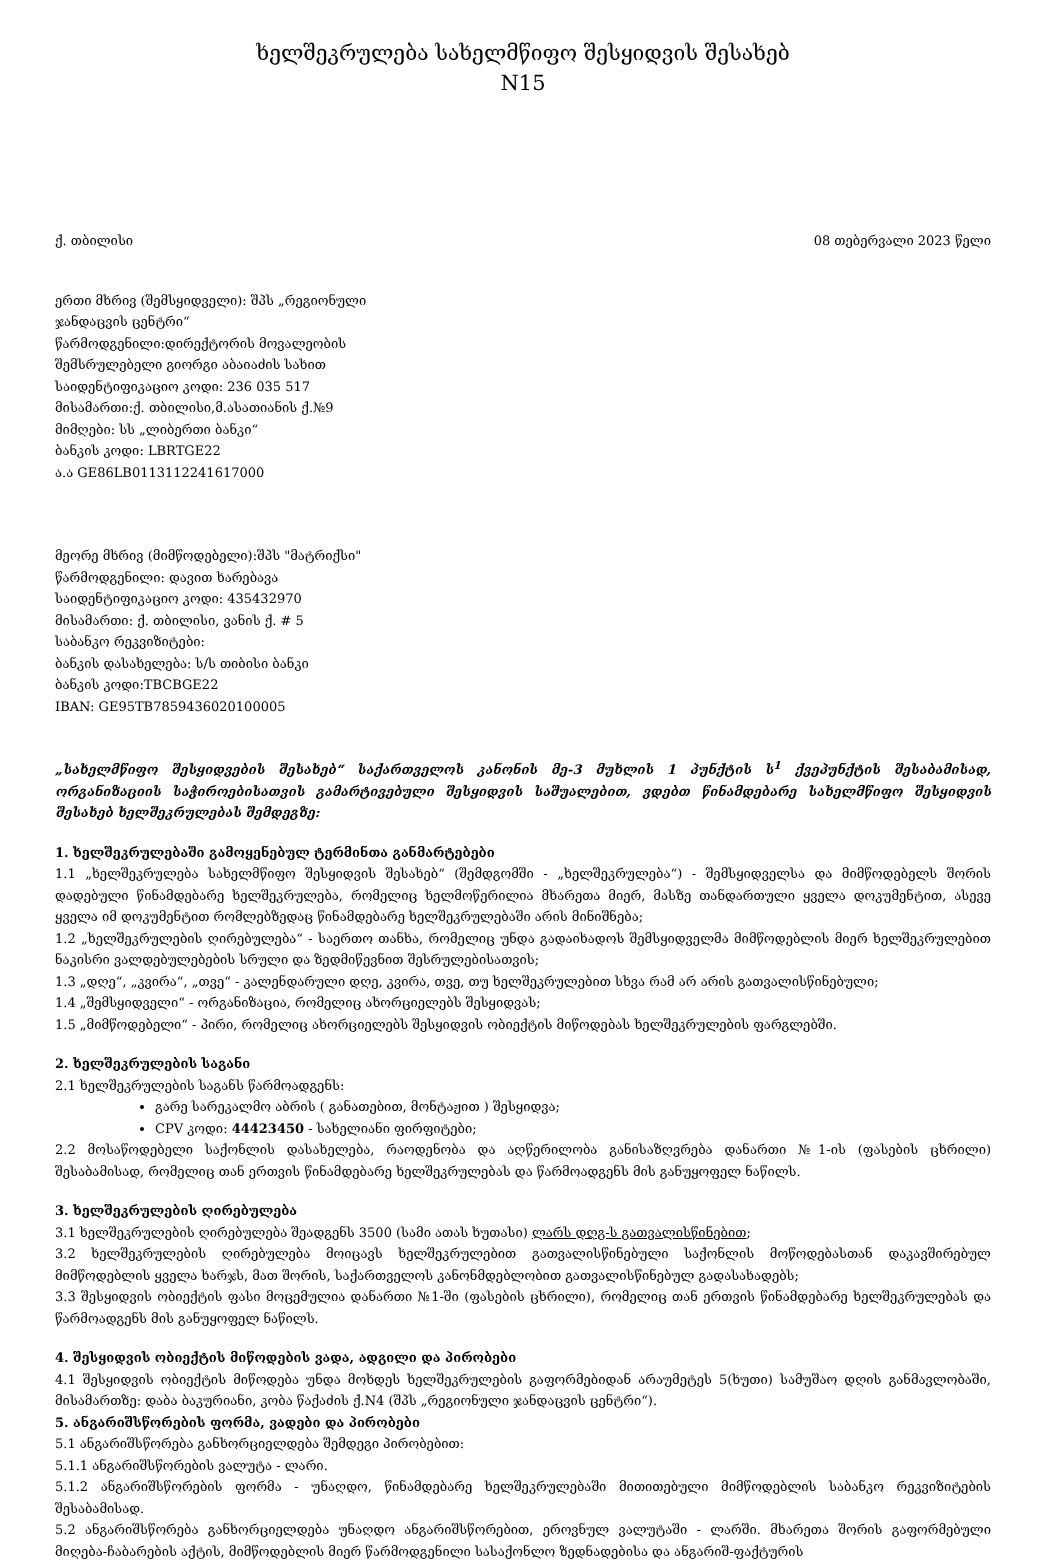ხელშეკრულება სახელმწიფო შესყიდვის შესახებ
N15
ქ. თბილისი 08 თებერვალი 2023 წელი
ერთი მხრივ (შემსყიდველი): შპს „რეგიონული
ჯანდაცვის ცენტრი“
წარმოდგენილი:დირექტორის მოვალეობის
შემსრულებელი გიორგი აბაიაძის სახით
საიდენტიფიკაციო კოდი: 236 035 517
მისამართი:ქ. თბილისი,მ.ასათიანის ქ.№9
მიმღები: სს „ლიბერთი ბანკი“
ბანკის კოდი: LBRTGE22
ა.ა GE86LB0113112241617000
მეორე მხრივ (მიმწოდებელი):შპს "მატრიქსი"
წარმოდგენილი: დავით ხარებავა
საიდენტიფიკაციო კოდი: 435432970
მისამართი: ქ. თბილისი, ვანის ქ. # 5
საბანკო რეკვიზიტები:
ბანკის დასახელება: ს/ს თიბისი ბანკი
ბანკის კოდი:TBCBGE22
IBAN: GE95TB7859436020100005
„სახელმწიფო შესყიდვების შესახებ“ საქართველოს კანონის მე-3 მუხლის 1 პუნქტის ს<sup>1</sup> ქვეპუნქტის შესაბამისად, ორგანიზაციის საჭიროებისათვის გამარტივებული შესყიდვის საშუალებით, ვდებთ წინამდებარე სახელმწიფო შესყიდვის შესახებ ხელშეკრულებას შემდეგზე:
1. ხელშეკრულებაში გამოყენებულ ტერმინთა განმარტებები
1.1 „ხელშეკრულება სახელმწიფო შესყიდვის შესახებ“ (შემდგომში - „ხელშეკრულება“) - შემსყიდველსა და მიმწოდებელს შორის დადებული წინამდებარე ხელშეკრულება, რომელიც ხელმოწერილია მხარეთა მიერ, მასზე თანდართული ყველა დოკუმენტით, ასევე ყველა იმ დოკუმენტით რომლებზედაც წინამდებარე ხელშეკრულებაში არის მინიშნება;
1.2 „ხელშეკრულების ღირებულება“ - საერთო თანხა, რომელიც უნდა გადაიხადოს შემსყიდველმა მიმწოდებლის მიერ ხელშეკრულებით ნაკისრი ვალდებულებების სრული და ზედმიწევნით შესრულებისათვის;
1.3 „დღე“, „კვირა“, „თვე“ - კალენდარული დღე, კვირა, თვე, თუ ხელშეკრულებით სხვა რამ არ არის გათვალისწინებული;
1.4 „შემსყიდველი“ - ორგანიზაცია, რომელიც ახორციელებს შესყიდვას;
1.5 „მიმწოდებელი“ - პირი, რომელიც ახორციელებს შესყიდვის ობიექტის მიწოდებას ხელშეკრულების ფარგლებში.
2. ხელშეკრულების საგანი
2.1 ხელშეკრულების საგანს წარმოადგენს:
გარე სარეკალმო აბრის ( განათებით, მონტაჟით ) შესყიდვა;
CPV კოდი: 44423450 - სახელიანი ფირფიტები;
2.2 მოსაწოდებელი საქონლის დასახელება, რაოდენობა და აღწერილობა განისაზღვრება დანართი №1-ის (ფასების ცხრილი) შესაბამისად, რომელიც თან ერთვის წინამდებარე ხელშეკრულებას და წარმოადგენს მის განუყოფელ ნაწილს.
3. ხელშეკრულების ღირებულება
3.1 ხელშეკრულების ღირებულება შეადგენს 3500 (სამი ათას ხუთასი) ლარს დღგ-ს გათვალისწინებით;
3.2 ხელშეკრულების ღირებულება მოიცავს ხელშეკრულებით გათვალისწინებული საქონლის მოწოდებასთან დაკავშირებულ მიმწოდებლის ყველა ხარჯს, მათ შორის, საქართველოს კანონმდებლობით გათვალისწინებულ გადასახადებს;
3.3 შესყიდვის ობიექტის ფასი მოცემულია დანართი №1-ში (ფასების ცხრილი), რომელიც თან ერთვის წინამდებარე ხელშეკრულებას და წარმოადგენს მის განუყოფელ ნაწილს.
4. შესყიდვის ობიექტის მიწოდების ვადა, ადგილი და პირობები
4.1 შესყიდვის ობიექტის მიწოდება უნდა მოხდეს ხელშეკრულების გაფორმებიდან არაუმეტეს 5(ხუთი) სამუშაო დღის განმავლობაში, მისამართზე: დაბა ბაკურიანი, კობა წაქაძის ქ.N4 (შპს „რეგიონული ჯანდაცვის ცენტრი“).
5. ანგარიშსწორების ფორმა, ვადები და პირობები
5.1 ანგარიშსწორება განხორციელდება შემდეგი პირობებით:
5.1.1 ანგარიშსწორების ვალუტა - ლარი.
5.1.2 ანგარიშსწორების ფორმა - უნაღდო, წინამდებარე ხელშეკრულებაში მითითებული მიმწოდებლის საბანკო რეკვიზიტების შესაბამისად.
5.2 ანგარიშსწორება განხორციელდება უნაღდო ანგარიშსწორებით, ეროვნულ ვალუტაში - ლარში. მხარეთა შორის გაფორმებული მიღება-ჩაბარების აქტის, მიმწოდებლის მიერ წარმოდგენილი სასაქონლო ზედნადებისა და ანგარიშ-ფაქტურის